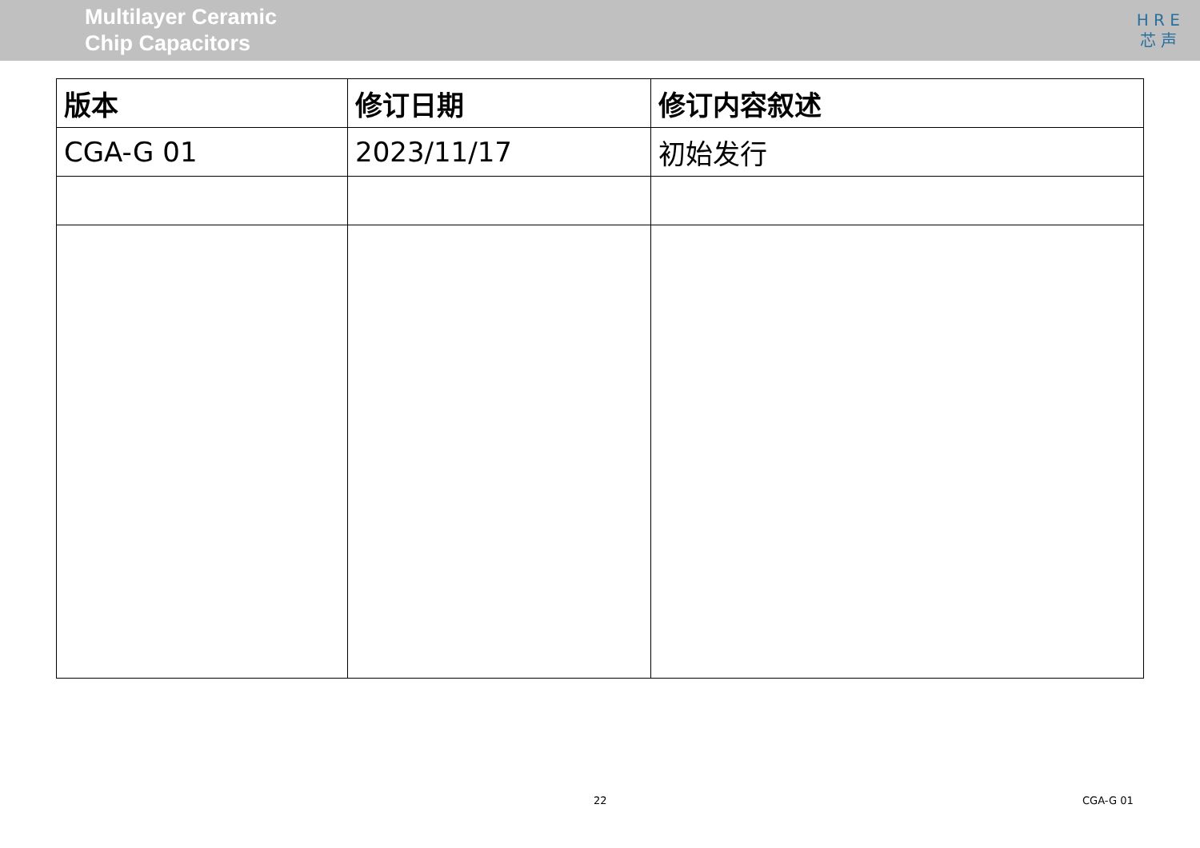Multilayer Ceramic
Chip Capacitors
H R E
芯 声
| 版本 | 修订日期 | 修订内容叙述 |
| --- | --- | --- |
| CGA-G 01 | 2023/11/17 | 初始发行 |
22 CGA-G 01